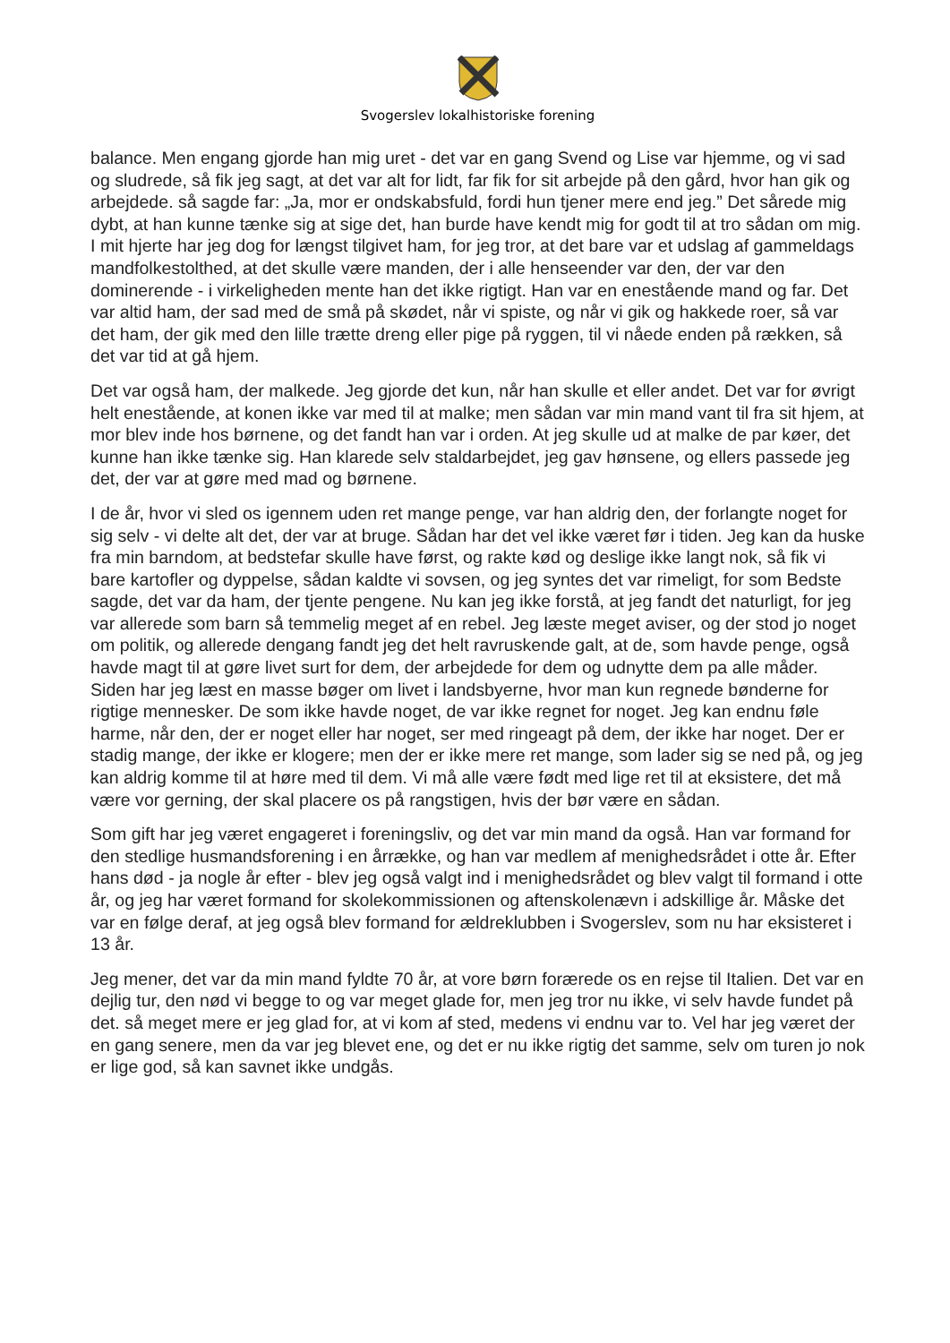Svogerslev lokalhistoriske forening
balance. Men engang gjorde han mig uret - det var en gang Svend og Lise var hjemme, og vi sad og sludrede, så fik jeg sagt, at det var alt for lidt, far fik for sit arbejde på den gård, hvor han gik og arbejdede. så sagde far: „Ja, mor er ondskabsfuld, fordi hun tjener mere end jeg.” Det sårede mig dybt, at han kunne tænke sig at sige det, han burde have kendt mig for godt til at tro sådan om mig. I mit hjerte har jeg dog for længst tilgivet ham, for jeg tror, at det bare var et udslag af gammeldags mandfolkestolthed, at det skulle være manden, der i alle henseender var den, der var den dominerende - i virkeligheden mente han det ikke rigtigt. Han var en enestående mand og far. Det var altid ham, der sad med de små på skødet, når vi spiste, og når vi gik og hakkede roer, så var det ham, der gik med den lille trætte dreng eller pige på ryggen, til vi nåede enden på rækken, så det var tid at gå hjem.
Det var også ham, der malkede. Jeg gjorde det kun, når han skulle et eller andet. Det var for øvrigt helt enestående, at konen ikke var med til at malke; men sådan var min mand vant til fra sit hjem, at mor blev inde hos børnene, og det fandt han var i orden. At jeg skulle ud at malke de par køer, det kunne han ikke tænke sig. Han klarede selv staldarbejdet, jeg gav hønsene, og ellers passede jeg det, der var at gøre med mad og børnene.
I de år, hvor vi sled os igennem uden ret mange penge, var han aldrig den, der forlangte noget for sig selv - vi delte alt det, der var at bruge. Sådan har det vel ikke været før i tiden. Jeg kan da huske fra min barndom, at bedstefar skulle have først, og rakte kød og deslige ikke langt nok, så fik vi bare kartofler og dyppelse, sådan kaldte vi sovsen, og jeg syntes det var rimeligt, for som Bedste sagde, det var da ham, der tjente pengene. Nu kan jeg ikke forstå, at jeg fandt det naturligt, for jeg var allerede som barn så temmelig meget af en rebel. Jeg læste meget aviser, og der stod jo noget om politik, og allerede dengang fandt jeg det helt ravruskende galt, at de, som havde penge, også havde magt til at gøre livet surt for dem, der arbejdede for dem og udnytte dem pa alle måder. Siden har jeg læst en masse bøger om livet i landsbyerne, hvor man kun regnede bønderne for rigtige mennesker. De som ikke havde noget, de var ikke regnet for noget. Jeg kan endnu føle harme, når den, der er noget eller har noget, ser med ringeagt på dem, der ikke har noget. Der er stadig mange, der ikke er klogere; men der er ikke mere ret mange, som lader sig se ned på, og jeg kan aldrig komme til at høre med til dem. Vi må alle være født med lige ret til at eksistere, det må være vor gerning, der skal placere os på rangstigen, hvis der bør være en sådan.
Som gift har jeg været engageret i foreningsliv, og det var min mand da også. Han var formand for den stedlige husmandsforening i en årrække, og han var medlem af menighedsrådet i otte år. Efter hans død - ja nogle år efter - blev jeg også valgt ind i menighedsrådet og blev valgt til formand i otte år, og jeg har været formand for skolekommissionen og aftenskolenævn i adskillige år. Måske det var en følge deraf, at jeg også blev formand for ældreklubben i Svogerslev, som nu har eksisteret i 13 år.
Jeg mener, det var da min mand fyldte 70 år, at vore børn forærede os en rejse til Italien. Det var en dejlig tur, den nød vi begge to og var meget glade for, men jeg tror nu ikke, vi selv havde fundet på det. så meget mere er jeg glad for, at vi kom af sted, medens vi endnu var to. Vel har jeg været der en gang senere, men da var jeg blevet ene, og det er nu ikke rigtig det samme, selv om turen jo nok er lige god, så kan savnet ikke undgås.